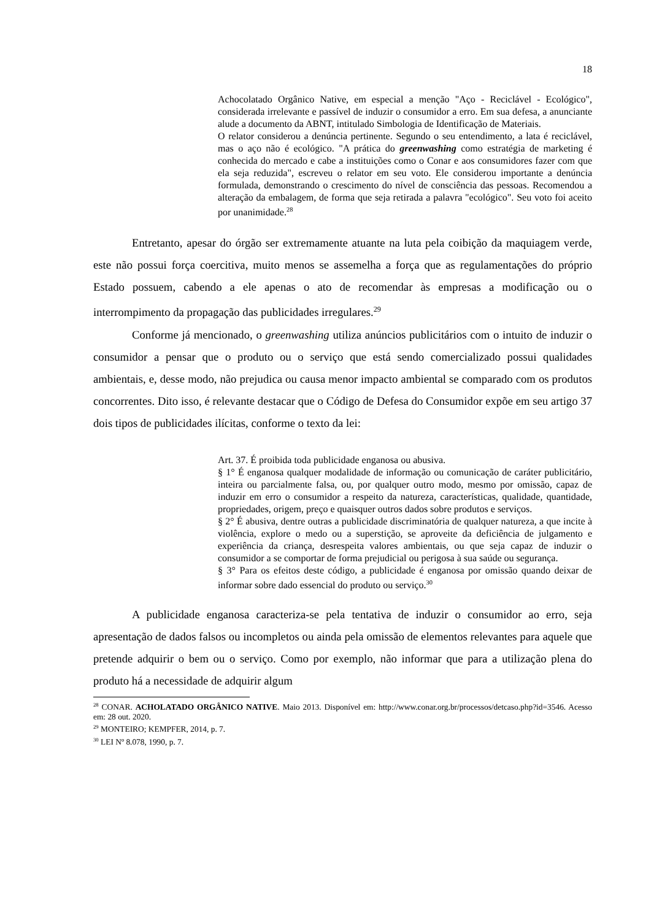18
Achocolatado Orgânico Native, em especial a menção "Aço - Reciclável - Ecológico", considerada irrelevante e passível de induzir o consumidor a erro. Em sua defesa, a anunciante alude a documento da ABNT, intitulado Simbologia de Identificação de Materiais.
O relator considerou a denúncia pertinente. Segundo o seu entendimento, a lata é reciclável, mas o aço não é ecológico. "A prática do greenwashing como estratégia de marketing é conhecida do mercado e cabe a instituições como o Conar e aos consumidores fazer com que ela seja reduzida", escreveu o relator em seu voto. Ele considerou importante a denúncia formulada, demonstrando o crescimento do nível de consciência das pessoas. Recomendou a alteração da embalagem, de forma que seja retirada a palavra "ecológico". Seu voto foi aceito por unanimidade.<sup>28</sup>
Entretanto, apesar do órgão ser extremamente atuante na luta pela coibição da maquiagem verde, este não possui força coercitiva, muito menos se assemelha a força que as regulamentações do próprio Estado possuem, cabendo a ele apenas o ato de recomendar às empresas a modificação ou o interrompimento da propagação das publicidades irregulares.<sup>29</sup>
Conforme já mencionado, o greenwashing utiliza anúncios publicitários com o intuito de induzir o consumidor a pensar que o produto ou o serviço que está sendo comercializado possui qualidades ambientais, e, desse modo, não prejudica ou causa menor impacto ambiental se comparado com os produtos concorrentes. Dito isso, é relevante destacar que o Código de Defesa do Consumidor expõe em seu artigo 37 dois tipos de publicidades ilícitas, conforme o texto da lei:
Art. 37. É proibida toda publicidade enganosa ou abusiva.
§ 1° É enganosa qualquer modalidade de informação ou comunicação de caráter publicitário, inteira ou parcialmente falsa, ou, por qualquer outro modo, mesmo por omissão, capaz de induzir em erro o consumidor a respeito da natureza, características, qualidade, quantidade, propriedades, origem, preço e quaisquer outros dados sobre produtos e serviços.
§ 2° É abusiva, dentre outras a publicidade discriminatória de qualquer natureza, a que incite à violência, explore o medo ou a superstição, se aproveite da deficiência de julgamento e experiência da criança, desrespeita valores ambientais, ou que seja capaz de induzir o consumidor a se comportar de forma prejudicial ou perigosa à sua saúde ou segurança.
§ 3° Para os efeitos deste código, a publicidade é enganosa por omissão quando deixar de informar sobre dado essencial do produto ou serviço.<sup>30</sup>
A publicidade enganosa caracteriza-se pela tentativa de induzir o consumidor ao erro, seja apresentação de dados falsos ou incompletos ou ainda pela omissão de elementos relevantes para aquele que pretende adquirir o bem ou o serviço. Como por exemplo, não informar que para a utilização plena do produto há a necessidade de adquirir algum
<sup>28</sup> CONAR. ACHOLATADO ORGÂNICO NATIVE. Maio 2013. Disponível em: http://www.conar.org.br/processos/detcaso.php?id=3546. Acesso em: 28 out. 2020.
<sup>29</sup> MONTEIRO; KEMPFER, 2014, p. 7.
<sup>30</sup> LEI Nº 8.078, 1990, p. 7.